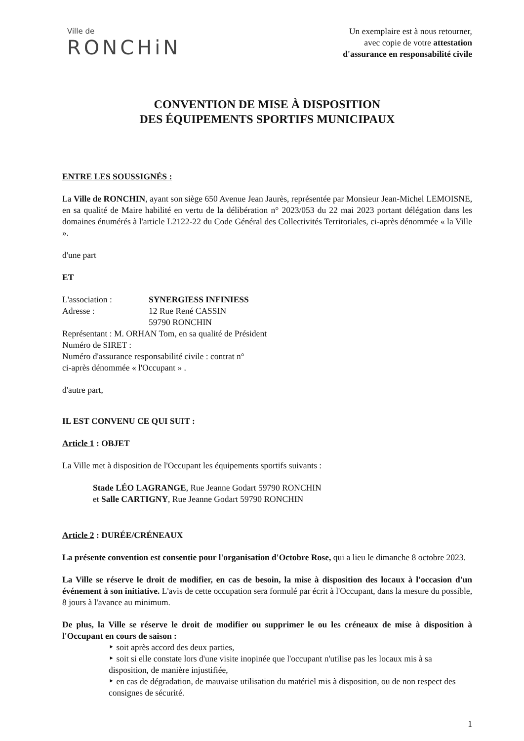Ville de
RONCHiN
Un exemplaire est à nous retourner,
avec copie de votre attestation
d'assurance en responsabilité civile
CONVENTION DE MISE À DISPOSITION
DES ÉQUIPEMENTS SPORTIFS MUNICIPAUX
ENTRE LES SOUSSIGNÉS :
La Ville de RONCHIN, ayant son siège 650 Avenue Jean Jaurès, représentée par Monsieur Jean-Michel LEMOISNE, en sa qualité de Maire habilité en vertu de la délibération n° 2023/053 du 22 mai 2023 portant délégation dans les domaines énumérés à l'article L2122-22 du Code Général des Collectivités Territoriales, ci-après dénommée « la Ville ».
d'une part
ET
L'association : SYNERGIESS INFINIESS
Adresse : 12 Rue René CASSIN
59790 RONCHIN
Représentant : M. ORHAN Tom, en sa qualité de Président
Numéro de SIRET :
Numéro d'assurance responsabilité civile : contrat n°
ci-après dénommée « l'Occupant » .
d'autre part,
IL EST CONVENU CE QUI SUIT :
Article 1 : OBJET
La Ville met à disposition de l'Occupant les équipements sportifs suivants :
Stade LÉO LAGRANGE, Rue Jeanne Godart 59790 RONCHIN
et Salle CARTIGNY, Rue Jeanne Godart 59790 RONCHIN
Article 2 : DURÉE/CRÉNEAUX
La présente convention est consentie pour l'organisation d'Octobre Rose, qui a lieu le dimanche 8 octobre 2023.
La Ville se réserve le droit de modifier, en cas de besoin, la mise à disposition des locaux à l'occasion d'un événement à son initiative. L'avis de cette occupation sera formulé par écrit à l'Occupant, dans la mesure du possible, 8 jours à l'avance au minimum.
De plus, la Ville se réserve le droit de modifier ou supprimer le ou les créneaux de mise à disposition à l'Occupant en cours de saison :
‣ soit après accord des deux parties,
‣ soit si elle constate lors d'une visite inopinée que l'occupant n'utilise pas les locaux mis à sa disposition, de manière injustifiée,
‣ en cas de dégradation, de mauvaise utilisation du matériel mis à disposition, ou de non respect des consignes de sécurité.
1